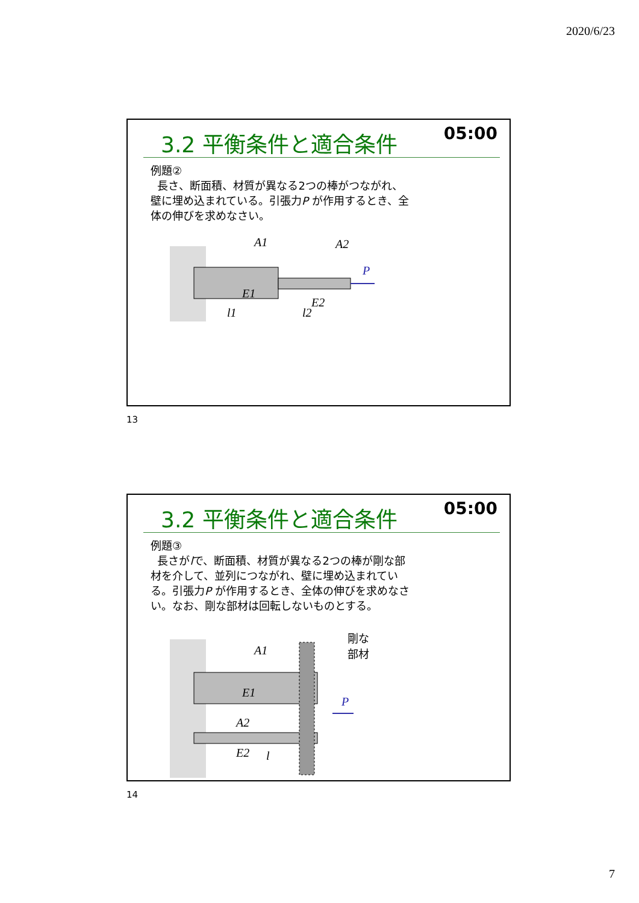2020/6/23
3.2 平衡条件と適合条件 05:00
例題②
長さ、断面積、材質が異なる2つの棒がつながれ、壁に埋め込まれている。引張力P が作用するとき、全体の伸びを求めなさい。
A1
A2
P
E1
E2
l1
l2
13
3.2 平衡条件と適合条件 05:00
例題③
長さがlで、断面積、材質が異なる2つの棒が剛な部材を介して、並列につながれ、壁に埋め込まれている。引張力P が作用するとき、全体の伸びを求めなさい。なお、剛な部材は回転しないものとする。
A1
A2
P
E1
E2
l
剛な
部材
14
7